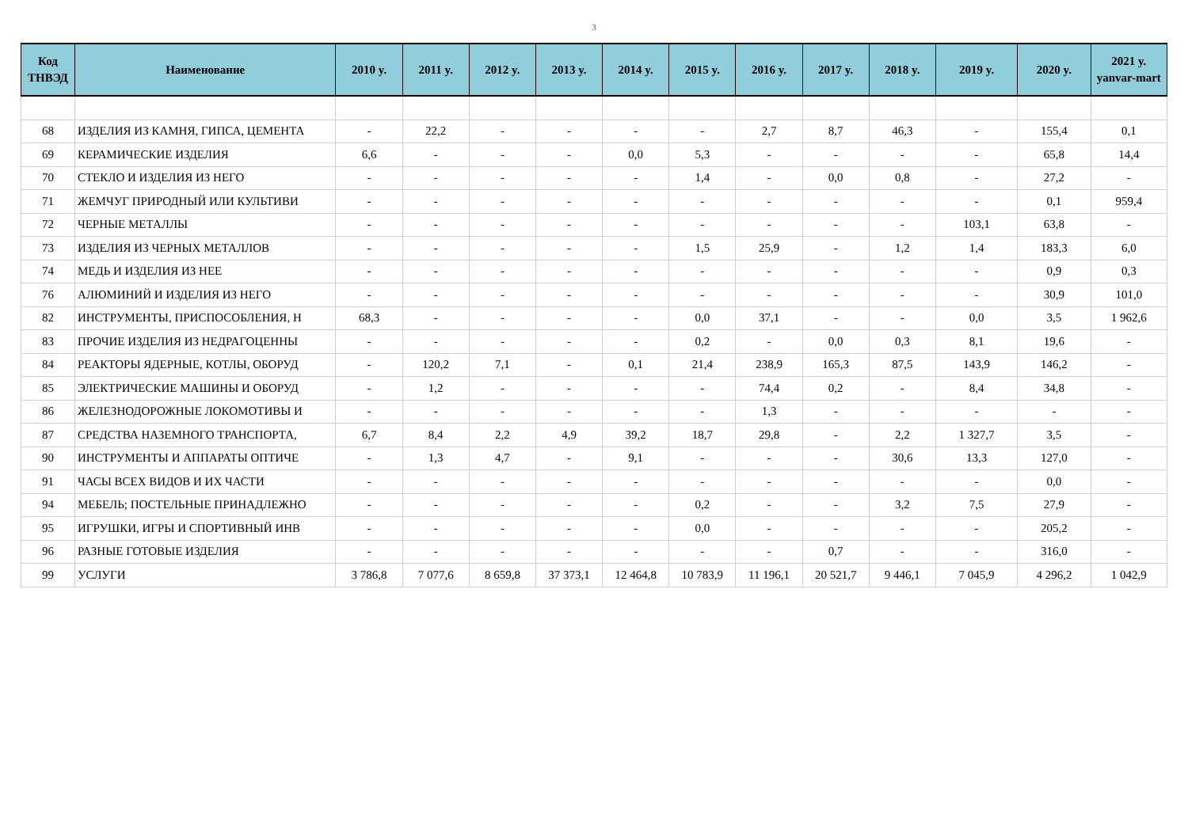3
| Код ТНВЭД | Наименование | 2010 y. | 2011 y. | 2012 y. | 2013 y. | 2014 y. | 2015 y. | 2016 y. | 2017 y. | 2018 y. | 2019 y. | 2020 y. | 2021 y. yanvar-mart |
| --- | --- | --- | --- | --- | --- | --- | --- | --- | --- | --- | --- | --- | --- |
| 68 | ИЗДЕЛИЯ ИЗ КАМНЯ, ГИПСА, ЦЕМЕНТА | - | 22,2 | - | - | - | - | 2,7 | 8,7 | 46,3 | - | 155,4 | 0,1 |
| 69 | КЕРАМИЧЕСКИЕ ИЗДЕЛИЯ | 6,6 | - | - | - | 0,0 | 5,3 | - | - | - | - | 65,8 | 14,4 |
| 70 | СТЕКЛО И ИЗДЕЛИЯ ИЗ НЕГО | - | - | - | - | - | 1,4 | - | 0,0 | 0,8 | - | 27,2 | - |
| 71 | ЖЕМЧУГ ПРИРОДНЫЙ ИЛИ КУЛЬТИВИ | - | - | - | - | - | - | - | - | - | - | 0,1 | 959,4 |
| 72 | ЧЕРНЫЕ МЕТАЛЛЫ | - | - | - | - | - | - | - | - | - | 103,1 | 63,8 | - |
| 73 | ИЗДЕЛИЯ ИЗ ЧЕРНЫХ МЕТАЛЛОВ | - | - | - | - | - | 1,5 | 25,9 | - | 1,2 | 1,4 | 183,3 | 6,0 |
| 74 | МЕДЬ И ИЗДЕЛИЯ ИЗ НЕЕ | - | - | - | - | - | - | - | - | - | - | 0,9 | 0,3 |
| 76 | АЛЮМИНИЙ И ИЗДЕЛИЯ ИЗ НЕГО | - | - | - | - | - | - | - | - | - | - | 30,9 | 101,0 |
| 82 | ИНСТРУМЕНТЫ, ПРИСПОСОБЛЕНИЯ, Н | 68,3 | - | - | - | - | 0,0 | 37,1 | - | - | 0,0 | 3,5 | 1 962,6 |
| 83 | ПРОЧИЕ ИЗДЕЛИЯ ИЗ НЕДРАГОЦЕННЫ | - | - | - | - | - | 0,2 | - | 0,0 | 0,3 | 8,1 | 19,6 | - |
| 84 | РЕАКТОРЫ ЯДЕРНЫЕ, КОТЛЫ, ОБОРУД | - | 120,2 | 7,1 | - | 0,1 | 21,4 | 238,9 | 165,3 | 87,5 | 143,9 | 146,2 | - |
| 85 | ЭЛЕКТРИЧЕСКИЕ МАШИНЫ И ОБОРУД | - | 1,2 | - | - | - | - | 74,4 | 0,2 | - | 8,4 | 34,8 | - |
| 86 | ЖЕЛЕЗНОДОРОЖНЫЕ ЛОКОМОТИВЫ И | - | - | - | - | - | - | 1,3 | - | - | - | - | - |
| 87 | СРЕДСТВА НАЗЕМНОГО ТРАНСПОРТА, | 6,7 | 8,4 | 2,2 | 4,9 | 39,2 | 18,7 | 29,8 | - | 2,2 | 1 327,7 | 3,5 | - |
| 90 | ИНСТРУМЕНТЫ И АППАРАТЫ ОПТИЧЕ | - | 1,3 | 4,7 | - | 9,1 | - | - | - | 30,6 | 13,3 | 127,0 | - |
| 91 | ЧАСЫ ВСЕХ ВИДОВ И ИХ ЧАСТИ | - | - | - | - | - | - | - | - | - | - | 0,0 | - |
| 94 | МЕБЕЛЬ; ПОСТЕЛЬНЫЕ ПРИНАДЛЕЖНО | - | - | - | - | - | 0,2 | - | - | 3,2 | 7,5 | 27,9 | - |
| 95 | ИГРУШКИ, ИГРЫ И СПОРТИВНЫЙ ИНВ | - | - | - | - | - | 0,0 | - | - | - | - | 205,2 | - |
| 96 | РАЗНЫЕ ГОТОВЫЕ ИЗДЕЛИЯ | - | - | - | - | - | - | - | 0,7 | - | - | 316,0 | - |
| 99 | УСЛУГИ | 3 786,8 | 7 077,6 | 8 659,8 | 37 373,1 | 12 464,8 | 10 783,9 | 11 196,1 | 20 521,7 | 9 446,1 | 7 045,9 | 4 296,2 | 1 042,9 |